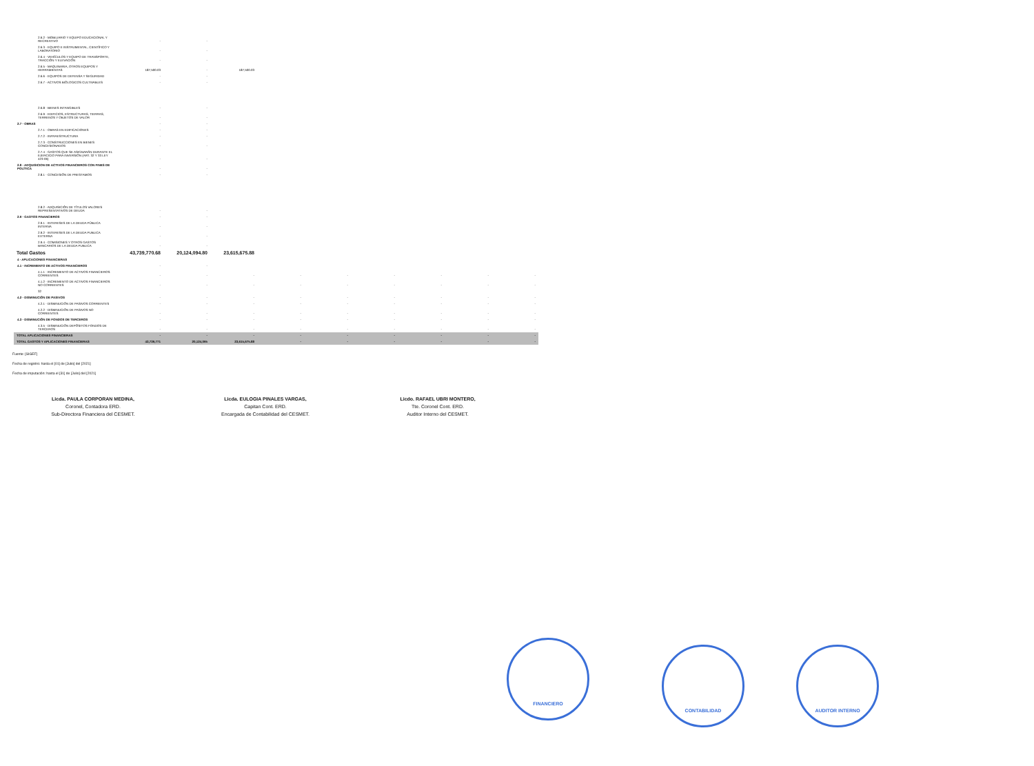| 2.6.2 - MOBILIARIO Y EQUIPO EDUCACIONAL Y RECREATIVO | - | - | | | | | | | |
| 2.6.3 - EQUIPO E INSTRUMENTAL, CIENTÍFICO Y LABORATORIO | - | - | | | | | | | |
| 2.6.4 - VEHÍCULOS Y EQUIPO DE TRANSPORTE, TRACCIÓN Y ELEVACIÓN | - | - | | | | | | | |
| 2.6.5 - MAQUINARIA, OTROS EQUIPOS Y HERRAMIENTAS | 187,500.03 | - | 187,500.03 | | | | | | |
| 2.6.6 - EQUIPOS DE DEFENSA Y SEGURIDAD | - | - | | | | | | | |
| 2.6.7 - ACTIVOS BIÓLOGICOS CULTIVABLES | - | - | | | | | | | |
| 2.6.8 - BIENES INTANGIBLES | - | - | | | | | | | |
| 2.6.9 - EDIFICIOS, ESTRUCTURAS, TIERRAS, TERRENOS Y OBJETOS DE VALOR | - | - | | | | | | | |
| 2.7 - OBRAS | - | - | | | | | | | |
| 2.7.1 - OBRAS EN EDIFICACIONES | - | - | | | | | | | |
| 2.7.2 - INFRAESTRUCTURA | - | - | | | | | | | |
| 2.7.3 - CONSTRUCCIONES EN BIENES CONCESIONADOS | - | - | | | | | | | |
| 2.7.4 - GASTOS QUE SE ASIGNARÁN DURANTE EL EJERCICIO PARA INVERSIÓN (ART. 32 Y 33 LEY 423-06) | - | - | | | | | | | |
| 2.8 - ADQUISICION DE ACTIVOS FINANCIEROS CON FINES DE POLÍTICA | - | - | | | | | | | |
| 2.8.1 - CONCESIÓN DE PRESTAMOS | - | - | | | | | | | |
| 2.8.2 - ADQUISICIÓN DE TÍTULOS VALORES REPRESENTATIVOS DE DEUDA | - | - | | | | | | | |
| 2.9 - GASTOS FINANCIEROS | - | - | | | | | | | |
| 2.9.1 - INTERESES DE LA DEUDA PÚBLICA INTERNA | - | - | | | | | | | |
| 2.9.2 - INTERESES DE LA DEUDA PUBLICA EXTERNA | - | - | | | | | | | |
| 2.9.4 - COMISIONES Y OTROS GASTOS BANCARIOS DE LA DEUDA PUBLICA | - | - | | | | | | | |
| Total Gastos | 43,739,770.68 | 20,124,094.80 | 23,615,675.88 | | | | | | |
| 4 - APLICACIONES FINANCIERAS | | | | | | | | | |
| 4.1 - INCREMENTO DE ACTIVOS FINANCIEROS | - | - | | | | | | | |
| 4.1.1 - INCREMENTO DE ACTIVOS FINANCIEROS CORRIENTES | - | - | - | - | - | - | - | - | - |
| 4.1.2 - INCREMENTO DE ACTIVOS FINANCIEROS NO CORRIENTES | - | - | - | - | - | - | - | - | - |
| 32 | | | | | | | | | |
| 4.2 - DISMINUCIÓN DE PASIVOS | - | - | - | - | - | - | - | - | - |
| 4.2.1 - DISMINUCIÓN DE PASIVOS CORRIENTES | - | - | - | - | - | - | - | - | - |
| 4.2.2 - DISMINUCIÓN DE PASIVOS NO CORRIENTES | - | - | - | - | - | - | - | - | - |
| 4.3 - DISMINUCIÓN DE FONDOS DE TERCEROS | - | - | - | - | - | - | - | - | - |
| 4.3.5 - DISMINUCIÓN DEPÓSITOS FONDOS DE TERCEROS | - | - | - | - | - | - | - | - | - |
| TOTAL APLICACIONES FINANCIERAS | - | - | - | - | - | - | - | - | - |
| TOTAL GASTOS Y APLICACIONES FINANCIERAS | 43,739,771 | 20,124,095 | 23,615,675.88 | - | - | - | - | - | - |
Fuente: [SIGEF]
Fecha de registro: hasta el [01] de [Julio] del [2021]
Fecha de imputación: hasta el [31] de [Julio] del [2021]
Licda. PAULA CORPORAN MEDINA,
Coronel, Contadora ERD.
Sub-Directora Financiera del CESMET.
Licda. EULOGIA PINALES VARGAS,
Capitan Cont. ERD.
Encargada de Contabilidad del CESMET.
Licdo. RAFAEL UBRI MONTERO,
Tte. Coronel Cont. ERD.
Auditor Interno del CESMET.
FINANCIERO
CONTABILIDAD AUDITOR INTERNO